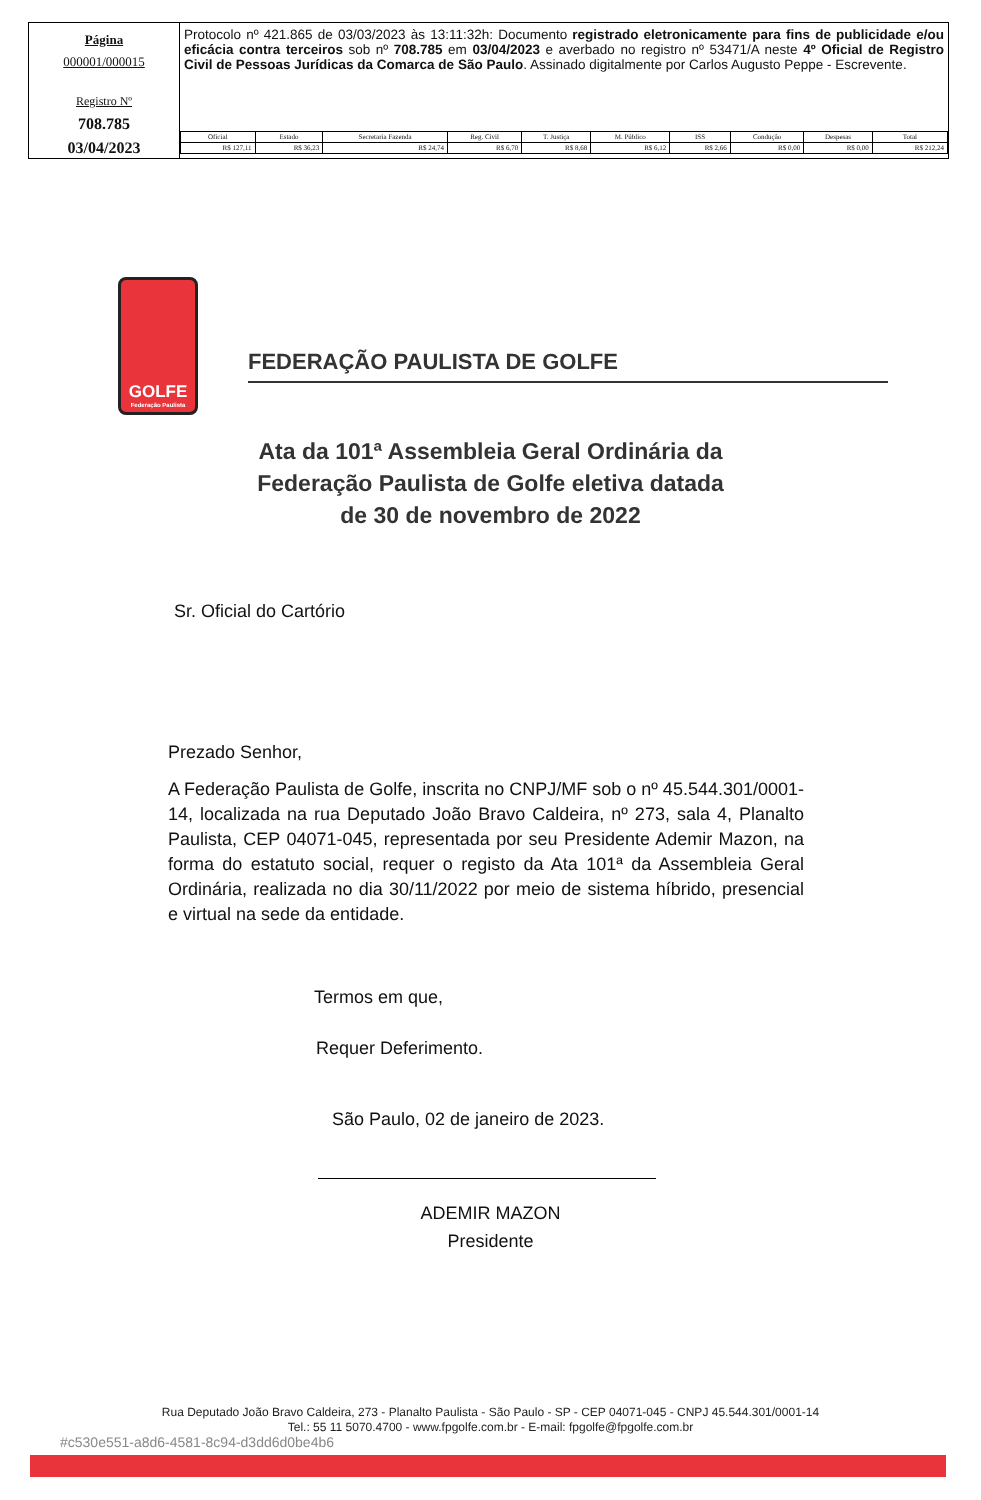| Página 000001/000015 Registro Nº 708.785 03/04/2023 | Protocolo nº 421.865 de 03/03/2023 às 13:11:32h: Documento registrado eletronicamente para fins de publicidade e/ou eficácia contra terceiros sob nº 708.785 em 03/04/2023 e averbado no registro nº 53471/A neste 4º Oficial de Registro Civil de Pessoas Jurídicas da Comarca de São Paulo . Assinado digitalmente por Carlos Augusto Peppe - Escrevente. / Oficial / Estado / Secretaria Fazenda / Reg. Civil / T. Justiça / M. Público / ISS / Condução / Despesas / Total / / R$ 127,11 / R$ 36,23 / R$ 24,74 / R$ 6,70 / R$ 8,68 / R$ 6,12 / R$ 2,66 / R$ 0,00 / R$ 0,00 / R$ 212,24 / |
GOLFE
Federação Paulista
FEDERAÇÃO PAULISTA DE GOLFE
Ata da 101ª Assembleia Geral Ordinária da
Federação Paulista de Golfe eletiva datada
de 30 de novembro de 2022
Sr. Oficial do Cartório
Prezado Senhor,
A Federação Paulista de Golfe, inscrita no CNPJ/MF sob o nº 45.544.301/0001-14, localizada na rua Deputado João Bravo Caldeira, nº 273, sala 4, Planalto Paulista, CEP 04071-045, representada por seu Presidente Ademir Mazon, na forma do estatuto social, requer o registo da Ata 101ª da Assembleia Geral Ordinária, realizada no dia 30/11/2022 por meio de sistema híbrido, presencial e virtual na sede da entidade.
Termos em que,
Requer Deferimento.
São Paulo, 02 de janeiro de 2023.
ADEMIR MAZON
Presidente
Rua Deputado João Bravo Caldeira, 273 - Planalto Paulista - São Paulo - SP - CEP 04071-045 - CNPJ 45.544.301/0001-14
Tel.: 55 11 5070.4700 - www.fpgolfe.com.br - E-mail: fpgolfe@fpgolfe.com.br
#c530e551-a8d6-4581-8c94-d3dd6d0be4b6